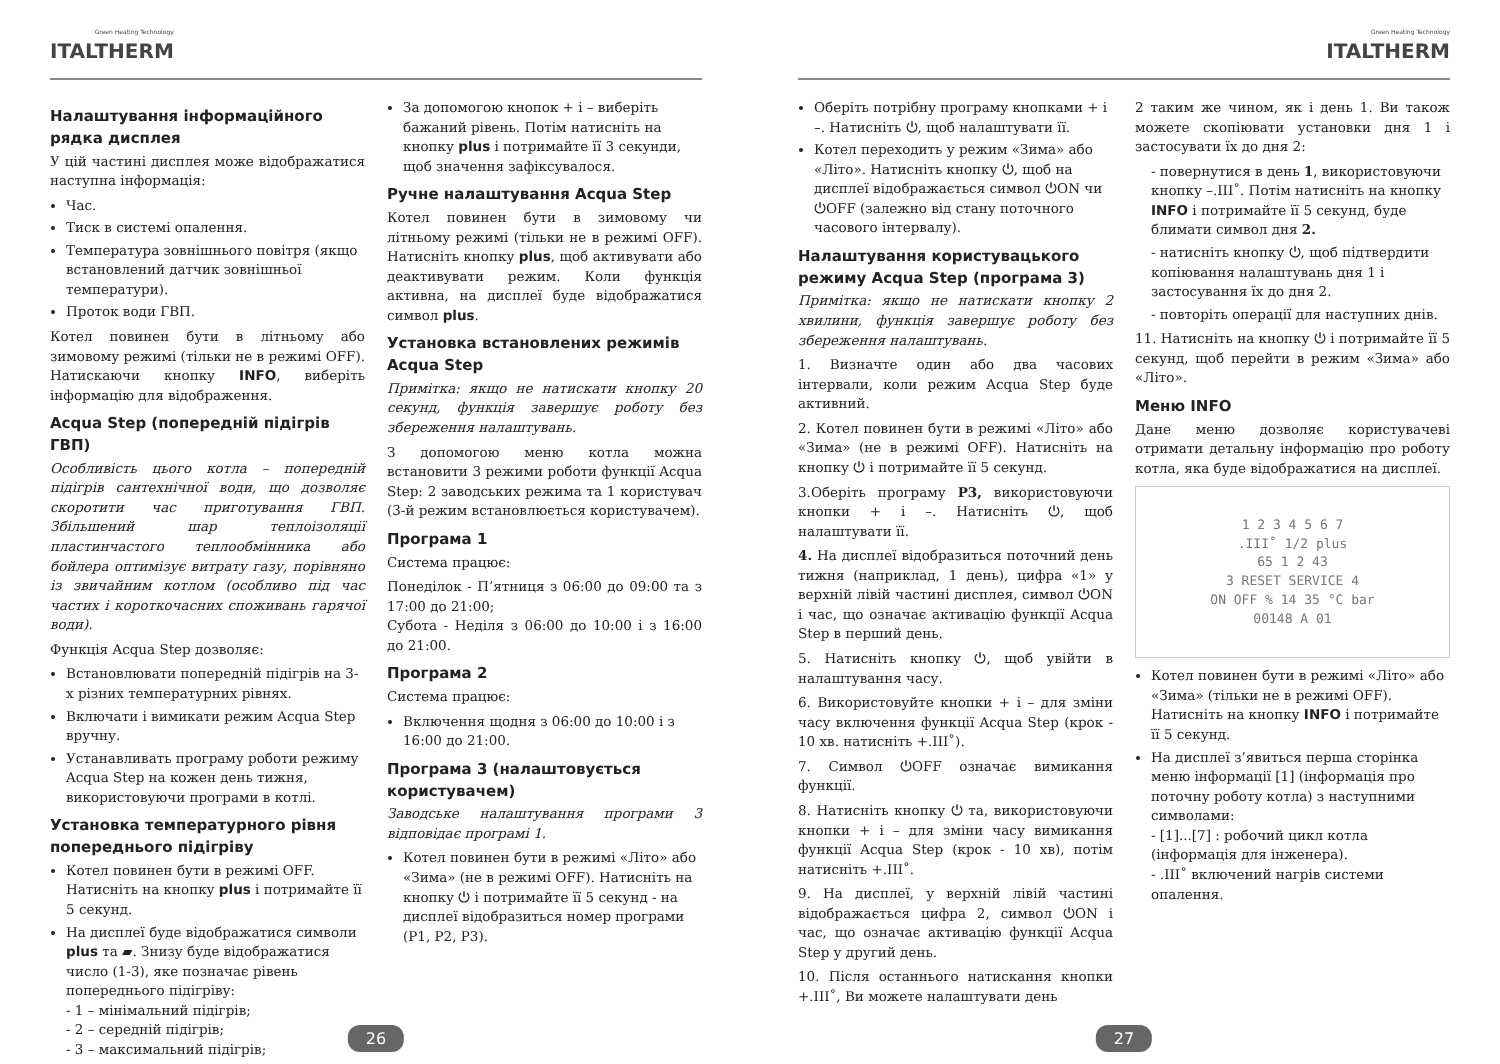Green Heating Technology
ITALTHERM
Налаштування інформаційного рядка дисплея
У цій частині дисплея може відображатися наступна інформація:
Час.
Тиск в системі опалення.
Температура зовнішнього повітря (якщо встановлений датчик зовнішньої температури).
Проток води ГВП.
Котел повинен бути в літньому або зимовому режимі (тільки не в режимі OFF). Натискаючи кнопку INFO, виберіть інформацію для відображення.
Acqua Step (попередній підігрів ГВП)
Особливість цього котла – попередній підігрів сантехнічної води, що дозволяє скоротити час приготування ГВП. Збільшений шар теплоізоляції пластинчастого теплообмінника або бойлера оптимізує витрату газу, порівняно із звичайним котлом (особливо під час частих і короткочасних споживань гарячої води).
Функція Acqua Step дозволяє:
Встановлювати попередній підігрів на 3-х різних температурних рівнях.
Включати і вимикати режим Acqua Step вручну.
Устанавливать програму роботи режиму Acqua Step на кожен день тижня, використовуючи програми в котлі.
Установка температурного рівня попереднього підігріву
Котел повинен бути в режимі OFF. Натисніть на кнопку plus і потримайте її 5 секунд.
На дисплеї буде відображатися символи plus та ▰. Знизу буде відображатися число (1-3), яке позначає рівень попереднього підігріву:
- 1 – мінімальний підігрів;
- 2 – середній підігрів;
- 3 – максимальний підігрів;
За допомогою кнопок + і – виберіть бажаний рівень. Потім натисніть на кнопку plus і потримайте її 3 секунди, щоб значення зафіксувалося.
Ручне налаштування Acqua Step
Котел повинен бути в зимовому чи літньому режимі (тільки не в режимі OFF). Натисніть кнопку plus, щоб активувати або деактивувати режим. Коли функція активна, на дисплеї буде відображатися символ plus.
Установка встановлених режимів Acqua Step
Примітка: якщо не натискати кнопку 20 секунд, функція завершує роботу без збереження налаштувань.
З допомогою меню котла можна встановити 3 режими роботи функції Acqua Step: 2 заводських режима та 1 користувач (3-й режим встановлюється користувачем).
Програма 1
Система працює:
Понеділок - П’ятниця з 06:00 до 09:00 та з 17:00 до 21:00;
Субота - Неділя з 06:00 до 10:00 і з 16:00 до 21:00.
Програма 2
Система працює:
Включення щодня з 06:00 до 10:00 і з 16:00 до 21:00.
Програма 3 (налаштовується користувачем)
Заводське налаштування програми 3 відповідає програмі 1.
Котел повинен бути в режимі «Літо» або «Зима» (не в режимі OFF). Натисніть на кнопку ⏻ і потримайте її 5 секунд - на дисплеї відобразиться номер програми (P1, P2, P3).
26
Green Heating Technology
ITALTHERM
Оберіть потрібну програму кнопками + і –. Натисніть ⏻, щоб налаштувати її.
Котел переходить у режим «Зима» або «Літо». Натисніть кнопку ⏻, щоб на дисплеї відображається символ ⏻ON чи ⏻OFF (залежно від стану поточного часового інтервалу).
Налаштування користувацького режиму Acqua Step (програма 3)
Примітка: якщо не натискати кнопку 2 хвилини, функція завершує роботу без збереження налаштувань.
1. Визначте один або два часових інтервали, коли режим Acqua Step буде активний.
2. Котел повинен бути в режимі «Літо» або «Зима» (не в режимі OFF). Натисніть на кнопку ⏻ і потримайте її 5 секунд.
3.Оберіть програму P3, використовуючи кнопки + і –. Натисніть ⏻, щоб налаштувати її.
4. На дисплеї відобразиться поточний день тижня (наприклад, 1 день), цифра «1» у верхній лівій частині дисплея, символ ⏻ON і час, що означає активацію функції Acqua Step в перший день.
5. Натисніть кнопку ⏻, щоб увійти в налаштування часу.
6. Використовуйте кнопки + і – для зміни часу включення функції Acqua Step (крок - 10 хв. натисніть +.III˚).
7. Символ ⏻OFF означає вимикання функції.
8. Натисніть кнопку ⏻ та, використовуючи кнопки + і – для зміни часу вимикання функції Acqua Step (крок - 10 хв), потім натисніть +.III˚.
9. На дисплеї, у верхній лівій частині відображається цифра 2, символ ⏻ON і час, що означає активацію функції Acqua Step у другий день.
10. Після останнього натискання кнопки +.III˚, Ви можете налаштувати день
2 таким же чином, як і день 1. Ви також можете скопіювати установки дня 1 і застосувати їх до дня 2:
- повернутися в день 1, використовуючи кнопку –.III˚. Потім натисніть на кнопку INFO і потримайте її 5 секунд, буде блимати символ дня 2.
- натисніть кнопку ⏻, щоб підтвердити копіювання налаштувань дня 1 і застосування їх до дня 2.
- повторіть операції для наступних днів.
11. Натисніть на кнопку ⏻ і потримайте її 5 секунд, щоб перейти в режим «Зима» або «Літо».
Меню INFO
Дане меню дозволяє користувачеві отримати детальну інформацію про роботу котла, яка буде відображатися на дисплеї.
1 2 3 4 5 6 7
.III˚ 1/2 plus
65 1 2 43
3 RESET SERVICE 4
ON OFF % 14 35 °C bar
00148 A 01
Котел повинен бути в режимі «Літо» або «Зима» (тільки не в режимі OFF). Натисніть на кнопку INFO і потримайте її 5 секунд.
На дисплеї з’явиться перша сторінка меню інформації [1] (інформація про поточну роботу котла) з наступними символами:
- [1]...[7] : робочий цикл котла (інформація для інженера).
- .III˚ включений нагрів системи опалення.
27